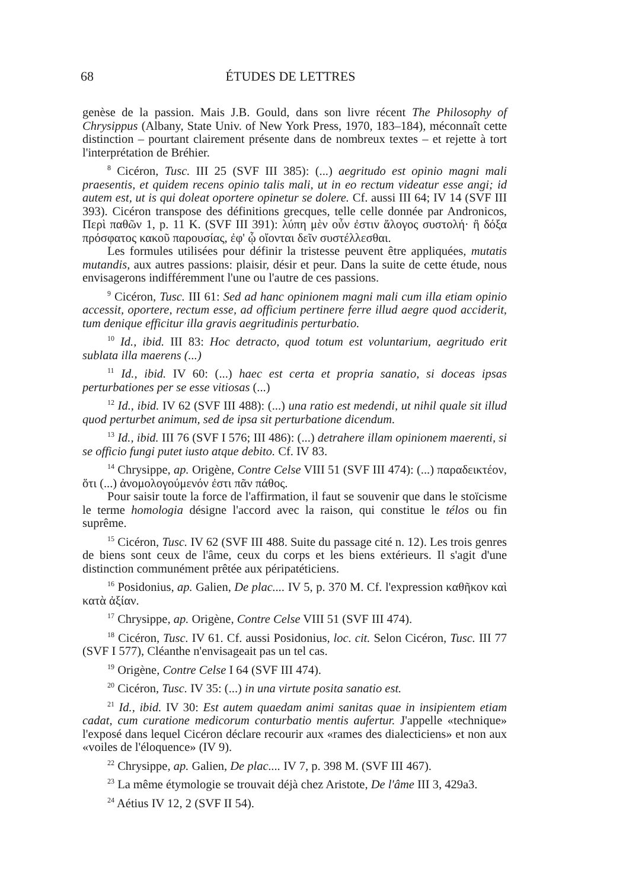68
ÉTUDES DE LETTRES
genèse de la passion. Mais J.B. Gould, dans son livre récent The Philosophy of Chrysippus (Albany, State Univ. of New York Press, 1970, 183–184), méconnaît cette distinction – pourtant clairement présente dans de nombreux textes – et rejette à tort l'interprétation de Bréhier.
<sup>8</sup> Cicéron, Tusc. III 25 (SVF III 385): (...) aegritudo est opinio magni mali praesentis, et quidem recens opinio talis mali, ut in eo rectum videatur esse angi; id autem est, ut is qui doleat oportere opinetur se dolere. Cf. aussi III 64; IV 14 (SVF III 393). Cicéron transpose des définitions grecques, telle celle donnée par Andronicos, Περὶ παθῶν 1, p. 11 K. (SVF III 391): λύπη μὲν οὖν ἐστιν ἄλογος συστολή· ἢ δόξα πρόσφατος κακοῦ παρουσίας, ἐφ' ᾧ οἴονται δεῖν συστέλλεσθαι.
Les formules utilisées pour définir la tristesse peuvent être appliquées, mutatis mutandis, aux autres passions: plaisir, désir et peur. Dans la suite de cette étude, nous envisagerons indifféremment l'une ou l'autre de ces passions.
<sup>9</sup> Cicéron, Tusc. III 61: Sed ad hanc opinionem magni mali cum illa etiam opinio accessit, oportere, rectum esse, ad officium pertinere ferre illud aegre quod acciderit, tum denique efficitur illa gravis aegritudinis perturbatio.
<sup>10</sup> Id., ibid. III 83: Hoc detracto, quod totum est voluntarium, aegritudo erit sublata illa maerens (...)
<sup>11</sup> Id., ibid. IV 60: (...) haec est certa et propria sanatio, si doceas ipsas perturbationes per se esse vitiosas (...)
<sup>12</sup> Id., ibid. IV 62 (SVF III 488): (...) una ratio est medendi, ut nihil quale sit illud quod perturbet animum, sed de ipsa sit perturbatione dicendum.
<sup>13</sup> Id., ibid. III 76 (SVF I 576; III 486): (...) detrahere illam opinionem maerenti, si se officio fungi putet iusto atque debito. Cf. IV 83.
<sup>14</sup> Chrysippe, ap. Origène, Contre Celse VIII 51 (SVF III 474): (...) παραδεικτέον, ὅτι (...) ἀνομολογούμενόν ἐστι πᾶν πάθος.
Pour saisir toute la force de l'affirmation, il faut se souvenir que dans le stoïcisme le terme homologia désigne l'accord avec la raison, qui constitue le télos ou fin suprême.
<sup>15</sup> Cicéron, Tusc. IV 62 (SVF III 488. Suite du passage cité n. 12). Les trois genres de biens sont ceux de l'âme, ceux du corps et les biens extérieurs. Il s'agit d'une distinction communément prêtée aux péripatéticiens.
<sup>16</sup> Posidonius, ap. Galien, De plac.... IV 5, p. 370 M. Cf. l'expression καθῆκον καὶ κατὰ ἀξίαν.
<sup>17</sup> Chrysippe, ap. Origène, Contre Celse VIII 51 (SVF III 474).
<sup>18</sup> Cicéron, Tusc. IV 61. Cf. aussi Posidonius, loc. cit. Selon Cicéron, Tusc. III 77 (SVF I 577), Cléanthe n'envisageait pas un tel cas.
<sup>19</sup> Origène, Contre Celse I 64 (SVF III 474).
<sup>20</sup> Cicéron, Tusc. IV 35: (...) in una virtute posita sanatio est.
<sup>21</sup> Id., ibid. IV 30: Est autem quaedam animi sanitas quae in insipientem etiam cadat, cum curatione medicorum conturbatio mentis aufertur. J'appelle «technique» l'exposé dans lequel Cicéron déclare recourir aux «rames des dialecticiens» et non aux «voiles de l'éloquence» (IV 9).
<sup>22</sup> Chrysippe, ap. Galien, De plac.... IV 7, p. 398 M. (SVF III 467).
<sup>23</sup> La même étymologie se trouvait déjà chez Aristote, De l'âme III 3, 429a3.
<sup>24</sup> Aétius IV 12, 2 (SVF II 54).